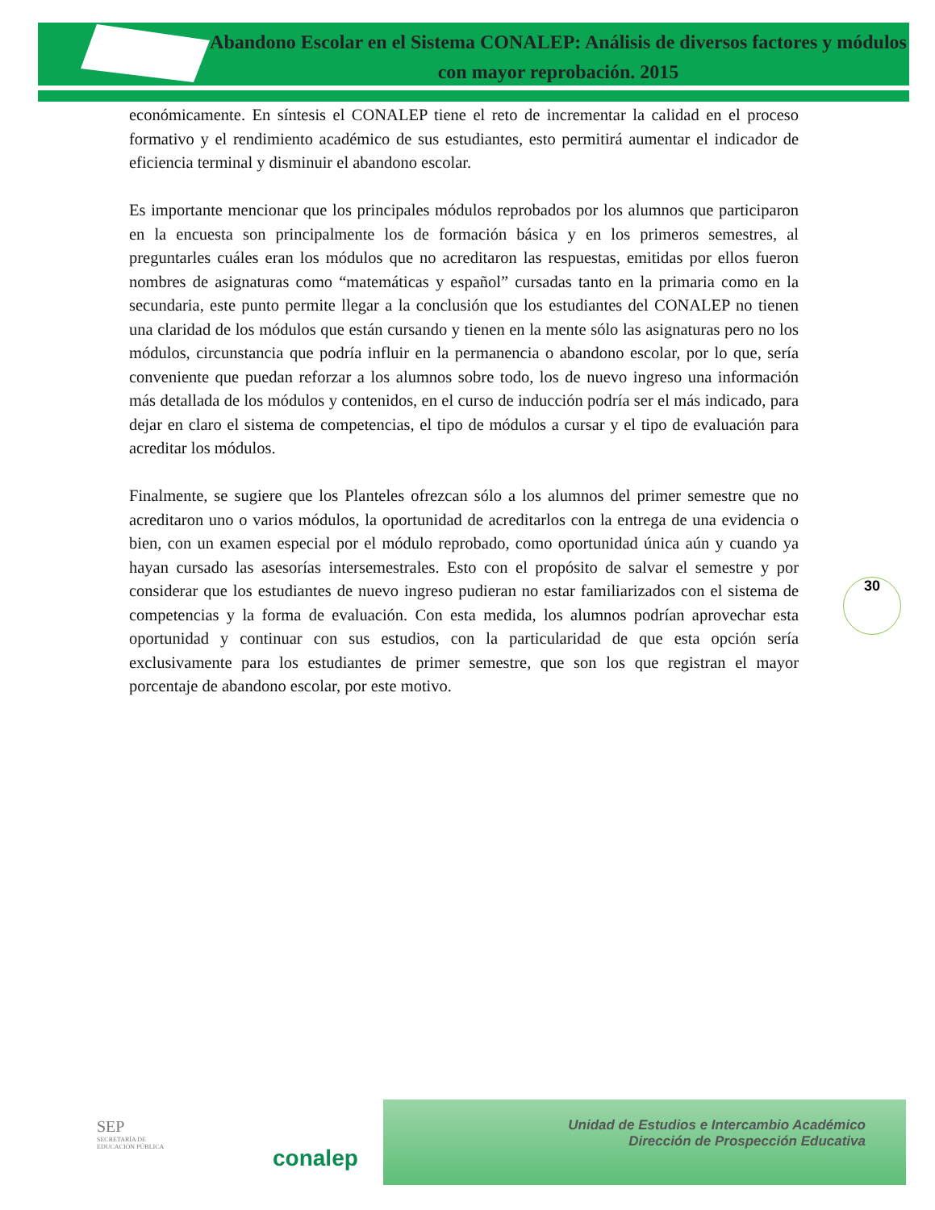Abandono Escolar en el Sistema CONALEP: Análisis de diversos factores y módulos con mayor reprobación. 2015
económicamente. En síntesis el CONALEP tiene el reto de incrementar la calidad en el proceso formativo y el rendimiento académico de sus estudiantes, esto permitirá aumentar el indicador de eficiencia terminal y disminuir el abandono escolar.
Es importante mencionar que los principales módulos reprobados por los alumnos que participaron en la encuesta son principalmente los de formación básica y en los primeros semestres, al preguntarles cuáles eran los módulos que no acreditaron las respuestas, emitidas por ellos fueron nombres de asignaturas como “matemáticas y español” cursadas tanto en la primaria como en la secundaria, este punto permite llegar a la conclusión que los estudiantes del CONALEP no tienen una claridad de los módulos que están cursando y tienen en la mente sólo las asignaturas pero no los módulos, circunstancia que podría influir en la permanencia o abandono escolar, por lo que, sería conveniente que puedan reforzar a los alumnos sobre todo, los de nuevo ingreso una información más detallada de los módulos y contenidos, en el curso de inducción podría ser el más indicado, para dejar en claro el sistema de competencias, el tipo de módulos a cursar y el tipo de evaluación para acreditar los módulos.
Finalmente, se sugiere que los Planteles ofrezcan sólo a los alumnos del primer semestre que no acreditaron uno o varios módulos, la oportunidad de acreditarlos con la entrega de una evidencia o bien, con un examen especial por el módulo reprobado, como oportunidad única aún y cuando ya hayan cursado las asesorías intersemestrales. Esto con el propósito de salvar el semestre y por considerar que los estudiantes de nuevo ingreso pudieran no estar familiarizados con el sistema de competencias y la forma de evaluación. Con esta medida, los alumnos podrían aprovechar esta oportunidad y continuar con sus estudios, con la particularidad de que esta opción sería exclusivamente para los estudiantes de primer semestre, que son los que registran el mayor porcentaje de abandono escolar, por este motivo.
30
SEP
SECRETARÍA DE
EDUCACIÓN PÚBLICA
conalep
Unidad de Estudios e Intercambio Académico
Dirección de Prospección Educativa